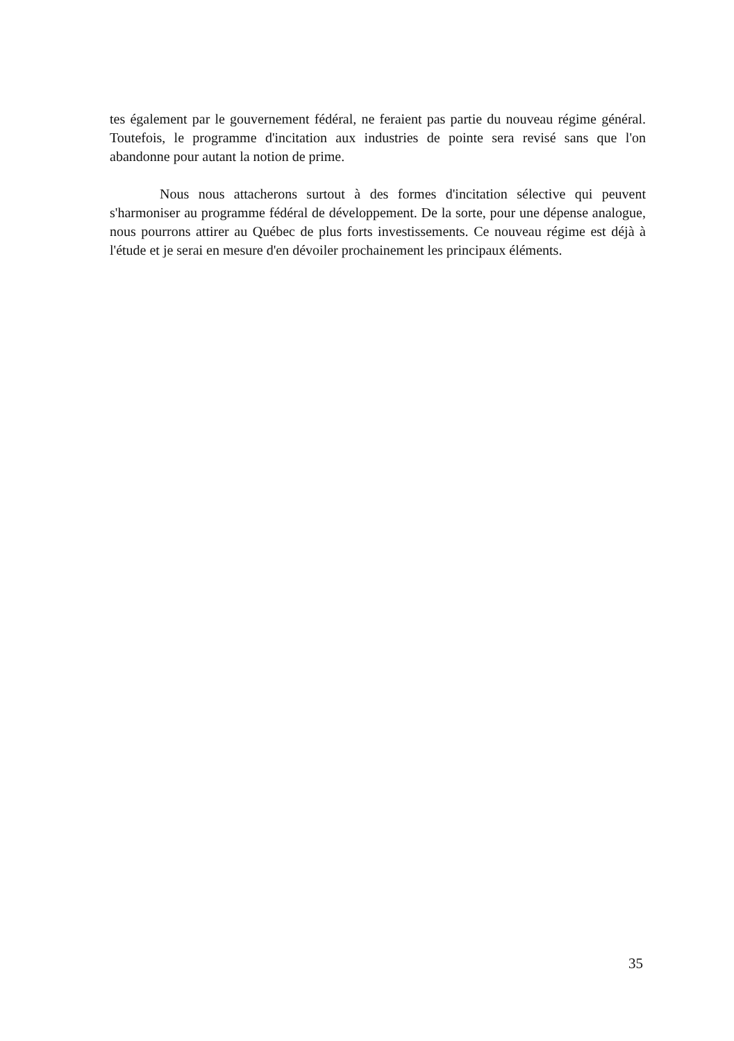tes également par le gouvernement fédéral, ne feraient pas partie du nouveau régime général. Toutefois, le programme d'incitation aux industries de pointe sera revisé sans que l'on abandonne pour autant la notion de prime.
Nous nous attacherons surtout à des formes d'incitation sélective qui peuvent s'harmoniser au programme fédéral de développement. De la sorte, pour une dépense analogue, nous pourrons attirer au Québec de plus forts investissements. Ce nouveau régime est déjà à l'étude et je serai en mesure d'en dévoiler prochainement les principaux éléments.
35